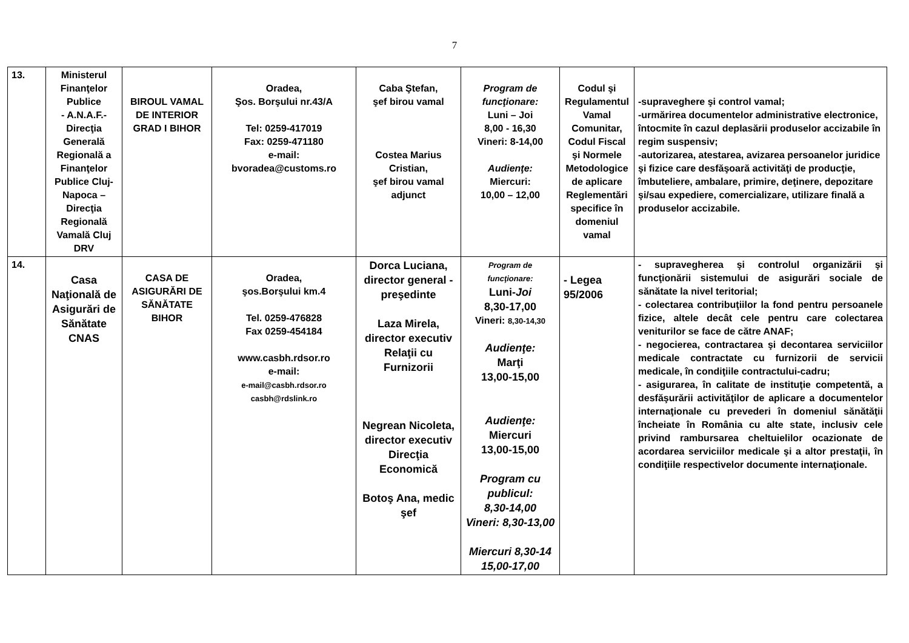7
| 13. | Ministerul Finanţelor Publice - A.N.A.F.- Direcţia Generală Regională a Finanţelor Publice Cluj-Napoca – Direcţia Regională Vamală Cluj DRV | BIROUL VAMAL DE INTERIOR GRAD I BIHOR | Oradea, Şos. Borşului nr.43/A Tel: 0259-417019 Fax: 0259-471180 e-mail: bvoradea@customs.ro | Caba Ştefan, şef birou vamal Costea Marius Cristian, şef birou vamal adjunct | Program de funcţionare: Luni – Joi 8,00 - 16,30 Vineri: 8-14,00 Audienţe: Miercuri: 10,00 – 12,00 | Codul şi Regulamentul Vamal Comunitar, Codul Fiscal şi Normele Metodologice de aplicare Reglementări specifice în domeniul vamal | -supraveghere şi control vamal; -urmărirea documentelor administrative electronice, întocmite în cazul deplasării produselor accizabile în regim suspensiv; -autorizarea, atestarea, avizarea persoanelor juridice şi fizice care desfăşoară activităţi de producţie, îmbuteliere, ambalare, primire, deţinere, depozitare şi/sau expediere, comercializare, utilizare finală a produselor accizabile. |
| 14. | Casa Naţională de Asigurări de Sănătate CNAS | CASA DE ASIGURĂRI DE SĂNĂTATE BIHOR | Oradea, şos.Borşului km.4 Tel. 0259-476828 Fax 0259-454184 www.casbh.rdsor.ro e-mail: e-mail@casbh.rdsor.ro casbh@rdslink.ro | Dorca Luciana, director general - preşedinte Laza Mirela, director executiv Relaţii cu Furnizorii Negrean Nicoleta, director executiv Direcţia Economică Botoş Ana, medic şef | Program de funcţionare: Luni- Joi 8,30-17,00 Vineri: 8,30-14,30 Audienţe: Marţi 13,00-15,00 Audienţe: Miercuri 13,00-15,00 Program cu publicul: 8,30-14,00 Vineri: 8,30-13,00 Miercuri 8,30-14 15,00-17,00 | - Legea 95/2006 | - supravegherea şi controlul organizării şi funcţionării sistemului de asigurări sociale de sănătate la nivel teritorial; - colectarea contribuţiilor la fond pentru persoanele fizice, altele decât cele pentru care colectarea veniturilor se face de către ANAF; - negocierea, contractarea şi decontarea serviciilor medicale contractate cu furnizorii de servicii medicale, în condiţiile contractului-cadru; - asigurarea, în calitate de instituţie competentă, a desfăşurării activităţilor de aplicare a documentelor internaţionale cu prevederi în domeniul sănătăţii încheiate în România cu alte state, inclusiv cele privind rambursarea cheltuielilor ocazionate de acordarea serviciilor medicale şi a altor prestaţii, în condiţiile respectivelor documente internaţionale. |